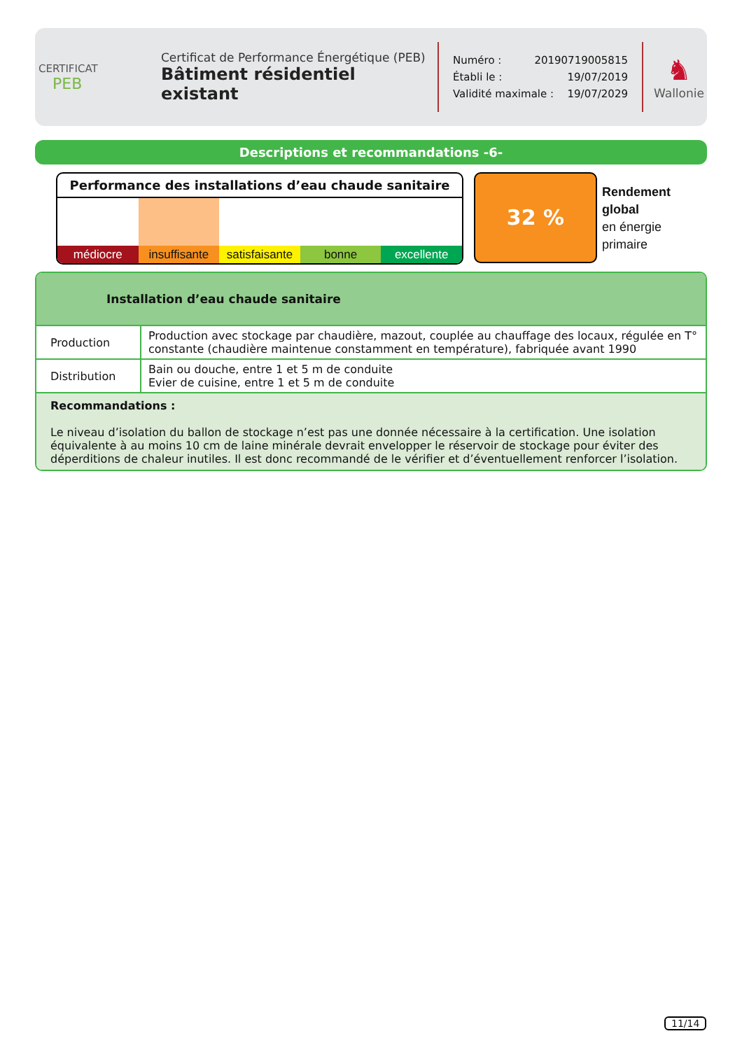CERTIFICAT
PEB
Certificat de Performance Énergétique (PEB)
Bâtiment résidentiel existant
Numéro : 20190719005815
Établi le : 19/07/2019
Validité maximale : 19/07/2029
♞
Wallonie
Descriptions et recommandations -6-
Performance des installations d’eau chaude sanitaire
médiocre insuffisante satisfaisante bonne excellente
32 %
Rendement
global
en énergie
primaire
Installation d’eau chaude sanitaire
| Production | Production avec stockage par chaudière, mazout, couplée au chauffage des locaux, régulée en T° constante (chaudière maintenue constamment en température), fabriquée avant 1990 |
| Distribution | Bain ou douche, entre 1 et 5 m de conduite Evier de cuisine, entre 1 et 5 m de conduite |
Recommandations :
Le niveau d’isolation du ballon de stockage n’est pas une donnée nécessaire à la certification. Une isolation équivalente à au moins 10 cm de laine minérale devrait envelopper le réservoir de stockage pour éviter des déperditions de chaleur inutiles. Il est donc recommandé de le vérifier et d’éventuellement renforcer l’isolation.
11/14